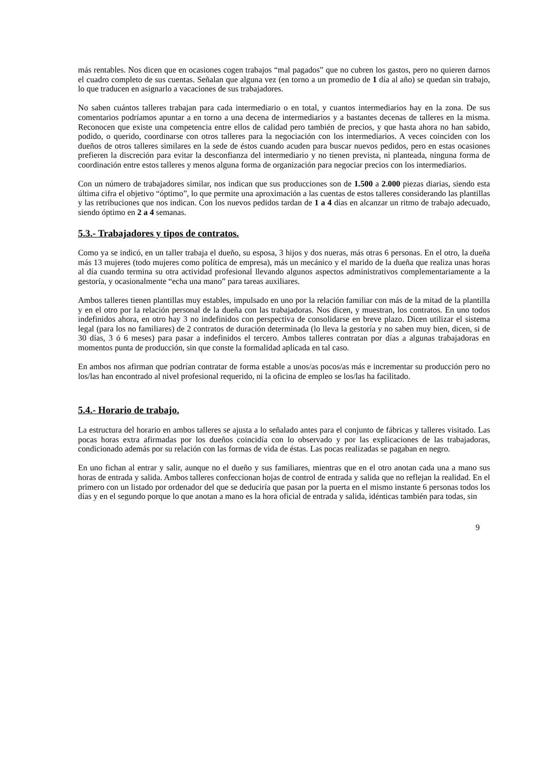más rentables. Nos dicen que en ocasiones cogen trabajos “mal pagados” que no cubren los gastos, pero no quieren darnos el cuadro completo de sus cuentas. Señalan que alguna vez (en torno a un promedio de 1 día al año) se quedan sin trabajo, lo que traducen en asignarlo a vacaciones de sus trabajadores.
No saben cuántos talleres trabajan para cada intermediario o en total, y cuantos intermediarios hay en la zona. De sus comentarios podríamos apuntar a en torno a una decena de intermediarios y a bastantes decenas de talleres en la misma. Reconocen que existe una competencia entre ellos de calidad pero también de precios, y que hasta ahora no han sabido, podido, o querido, coordinarse con otros talleres para la negociación con los intermediarios. A veces coinciden con los dueños de otros talleres similares en la sede de éstos cuando acuden para buscar nuevos pedidos, pero en estas ocasiones prefieren la discreción para evitar la desconfianza del intermediario y no tienen prevista, ni planteada, ninguna forma de coordinación entre estos talleres y menos alguna forma de organización para negociar precios con los intermediarios.
Con un número de trabajadores similar, nos indican que sus producciones son de 1.500 a 2.000 piezas diarias, siendo esta última cifra el objetivo “óptimo”, lo que permite una aproximación a las cuentas de estos talleres considerando las plantillas y las retribuciones que nos indican. Con los nuevos pedidos tardan de 1 a 4 días en alcanzar un ritmo de trabajo adecuado, siendo óptimo en 2 a 4 semanas.
5.3.- Trabajadores y tipos de contratos.
Como ya se indicó, en un taller trabaja el dueño, su esposa, 3 hijos y dos nueras, más otras 6 personas. En el otro, la dueña más 13 mujeres (todo mujeres como política de empresa), más un mecánico y el marido de la dueña que realiza unas horas al día cuando termina su otra actividad profesional llevando algunos aspectos administrativos complementariamente a la gestoría, y ocasionalmente “echa una mano” para tareas auxiliares.
Ambos talleres tienen plantillas muy estables, impulsado en uno por la relación familiar con más de la mitad de la plantilla y en el otro por la relación personal de la dueña con las trabajadoras. Nos dicen, y muestran, los contratos. En uno todos indefinidos ahora, en otro hay 3 no indefinidos con perspectiva de consolidarse en breve plazo. Dicen utilizar el sistema legal (para los no familiares) de 2 contratos de duración determinada (lo lleva la gestoría y no saben muy bien, dicen, si de 30 días, 3 ó 6 meses) para pasar a indefinidos el tercero. Ambos talleres contratan por días a algunas trabajadoras en momentos punta de producción, sin que conste la formalidad aplicada en tal caso.
En ambos nos afirman que podrían contratar de forma estable a unos/as pocos/as más e incrementar su producción pero no los/las han encontrado al nivel profesional requerido, ni la oficina de empleo se los/las ha facilitado.
5.4.- Horario de trabajo.
La estructura del horario en ambos talleres se ajusta a lo señalado antes para el conjunto de fábricas y talleres visitado. Las pocas horas extra afirmadas por los dueños coincidía con lo observado y por las explicaciones de las trabajadoras, condicionado además por su relación con las formas de vida de éstas. Las pocas realizadas se pagaban en negro.
En uno fichan al entrar y salir, aunque no el dueño y sus familiares, mientras que en el otro anotan cada una a mano sus horas de entrada y salida. Ambos talleres confeccionan hojas de control de entrada y salida que no reflejan la realidad. En el primero con un listado por ordenador del que se deduciría que pasan por la puerta en el mismo instante 6 personas todos los días y en el segundo porque lo que anotan a mano es la hora oficial de entrada y salida, idénticas también para todas, sin
9